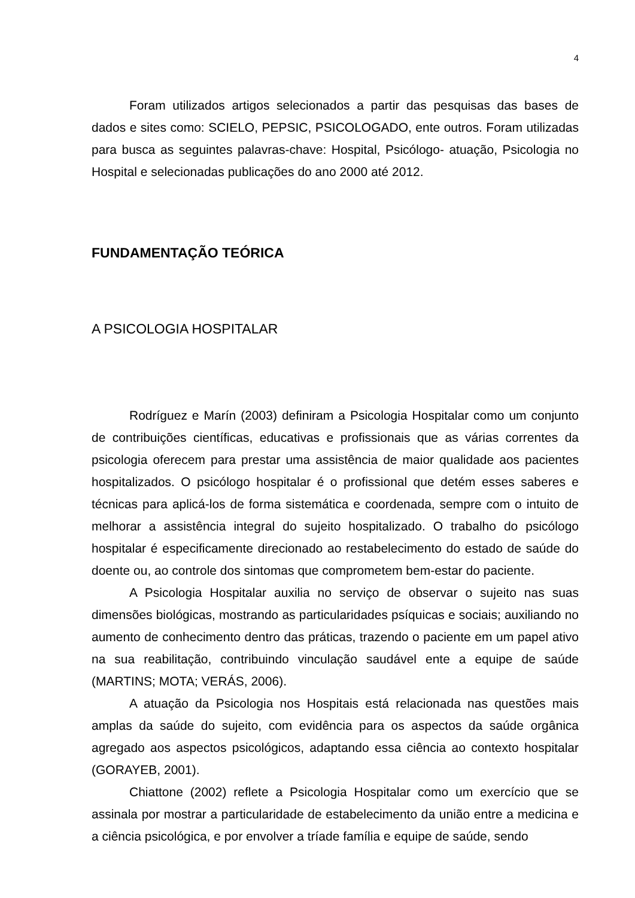4
Foram utilizados artigos selecionados a partir das pesquisas das bases de dados e sites como: SCIELO, PEPSIC, PSICOLOGADO, ente outros. Foram utilizadas para busca as seguintes palavras-chave: Hospital, Psicólogo- atuação, Psicologia no Hospital e selecionadas publicações do ano 2000 até 2012.
FUNDAMENTAÇÃO TEÓRICA
A PSICOLOGIA HOSPITALAR
Rodríguez e Marín (2003) definiram a Psicologia Hospitalar como um conjunto de contribuições científicas, educativas e profissionais que as várias correntes da psicologia oferecem para prestar uma assistência de maior qualidade aos pacientes hospitalizados. O psicólogo hospitalar é o profissional que detém esses saberes e técnicas para aplicá-los de forma sistemática e coordenada, sempre com o intuito de melhorar a assistência integral do sujeito hospitalizado. O trabalho do psicólogo hospitalar é especificamente direcionado ao restabelecimento do estado de saúde do doente ou, ao controle dos sintomas que comprometem bem-estar do paciente.
A Psicologia Hospitalar auxilia no serviço de observar o sujeito nas suas dimensões biológicas, mostrando as particularidades psíquicas e sociais; auxiliando no aumento de conhecimento dentro das práticas, trazendo o paciente em um papel ativo na sua reabilitação, contribuindo vinculação saudável ente a equipe de saúde (MARTINS; MOTA; VERÁS, 2006).
A atuação da Psicologia nos Hospitais está relacionada nas questões mais amplas da saúde do sujeito, com evidência para os aspectos da saúde orgânica agregado aos aspectos psicológicos, adaptando essa ciência ao contexto hospitalar (GORAYEB, 2001).
Chiattone (2002) reflete a Psicologia Hospitalar como um exercício que se assinala por mostrar a particularidade de estabelecimento da união entre a medicina e a ciência psicológica, e por envolver a tríade família e equipe de saúde, sendo